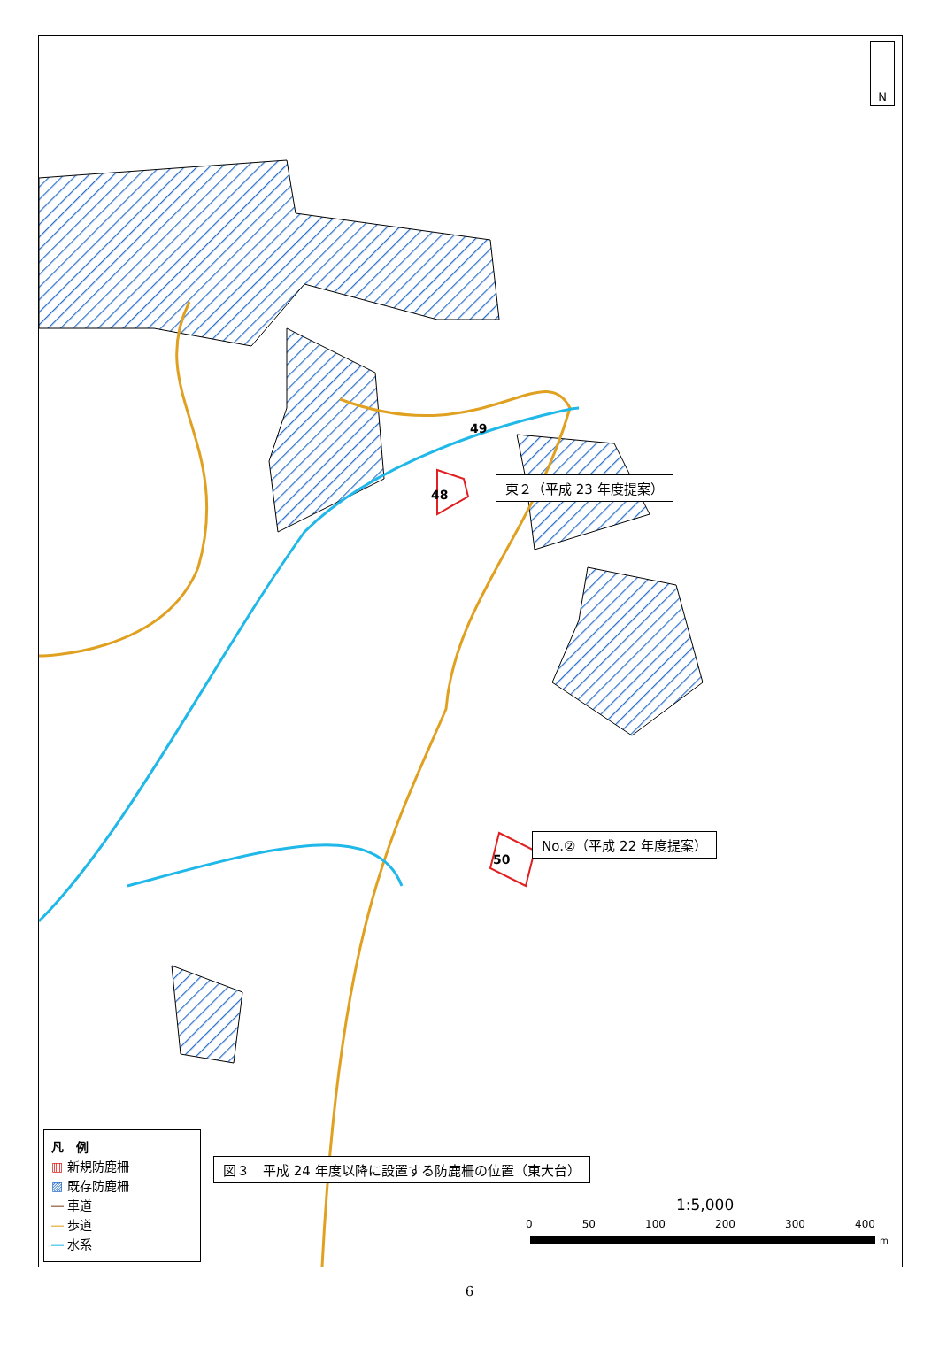N
49
48
50
東２（平成 23 年度提案）
No.②（平成 22 年度提案）
図３　平成 24 年度以降に設置する防鹿柵の位置（東大台）
1:5,000
0 50 100 200 300 400
m
凡　例
▥ 新規防鹿柵
▨ 既存防鹿柵
― 車道
― 歩道
― 水系
6